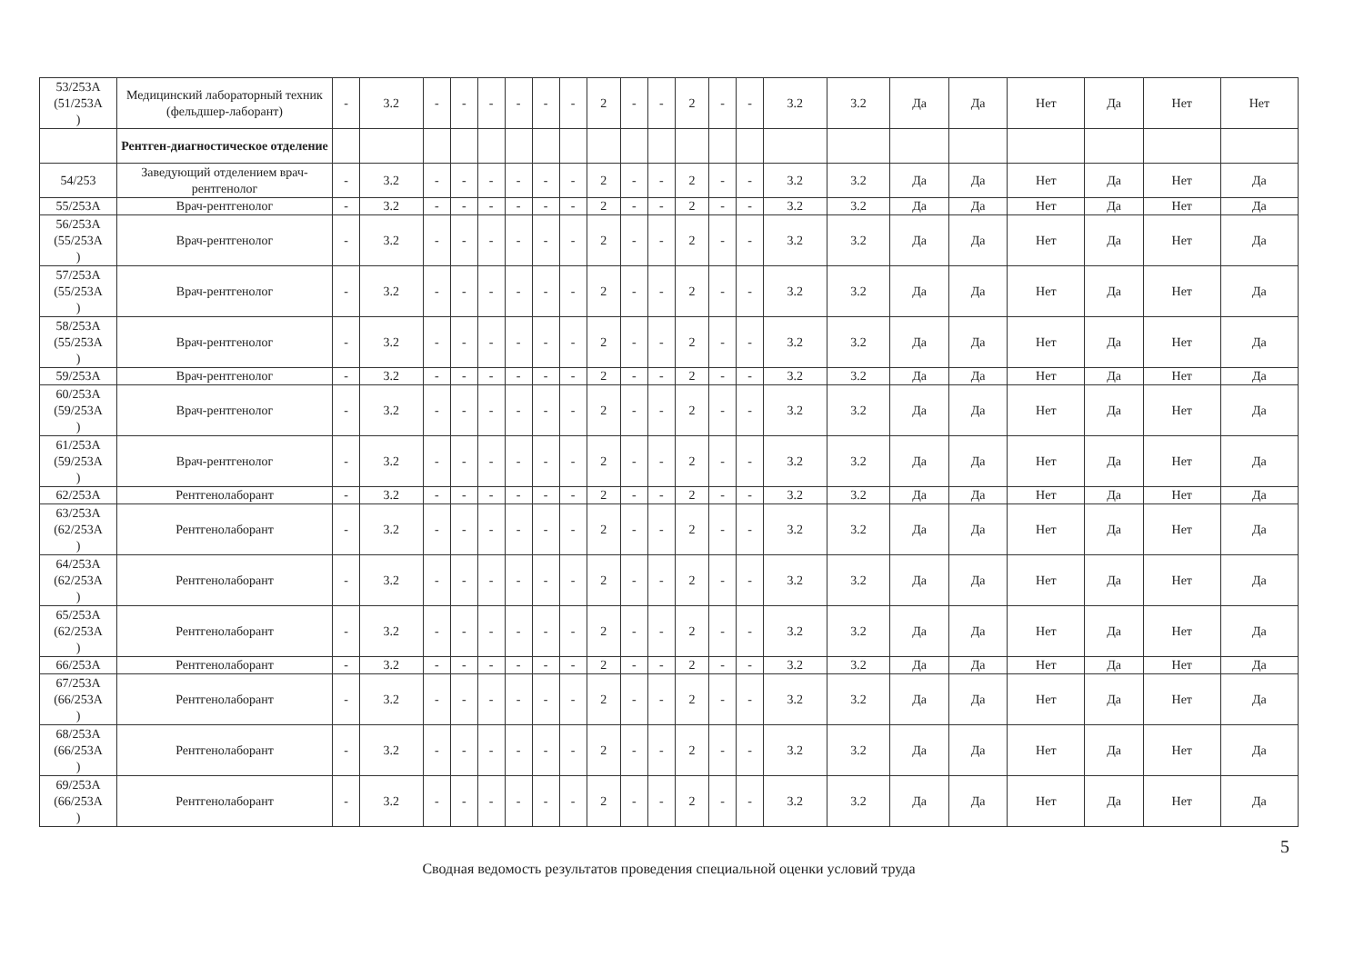| 53/253А (51/253А ) | Медицинский лабораторный техник (фельдшер-лаборант) | - | 3.2 | - | - | - | - | - | - | 2 | - | - | 2 | - | - | 3.2 | 3.2 | Да | Да | Нет | Да | Нет | Нет |
| | Рентген-диагностическое отделение | | | | | | | | | | | | | | | | | | | | | | |
| 54/253 | Заведующий отделением врач-рентгенолог | - | 3.2 | - | - | - | - | - | - | 2 | - | - | 2 | - | - | 3.2 | 3.2 | Да | Да | Нет | Да | Нет | Да |
| 55/253А | Врач-рентгенолог | - | 3.2 | - | - | - | - | - | - | 2 | - | - | 2 | - | - | 3.2 | 3.2 | Да | Да | Нет | Да | Нет | Да |
| 56/253А (55/253А ) | Врач-рентгенолог | - | 3.2 | - | - | - | - | - | - | 2 | - | - | 2 | - | - | 3.2 | 3.2 | Да | Да | Нет | Да | Нет | Да |
| 57/253А (55/253А ) | Врач-рентгенолог | - | 3.2 | - | - | - | - | - | - | 2 | - | - | 2 | - | - | 3.2 | 3.2 | Да | Да | Нет | Да | Нет | Да |
| 58/253А (55/253А ) | Врач-рентгенолог | - | 3.2 | - | - | - | - | - | - | 2 | - | - | 2 | - | - | 3.2 | 3.2 | Да | Да | Нет | Да | Нет | Да |
| 59/253А | Врач-рентгенолог | - | 3.2 | - | - | - | - | - | - | 2 | - | - | 2 | - | - | 3.2 | 3.2 | Да | Да | Нет | Да | Нет | Да |
| 60/253А (59/253А ) | Врач-рентгенолог | - | 3.2 | - | - | - | - | - | - | 2 | - | - | 2 | - | - | 3.2 | 3.2 | Да | Да | Нет | Да | Нет | Да |
| 61/253А (59/253А ) | Врач-рентгенолог | - | 3.2 | - | - | - | - | - | - | 2 | - | - | 2 | - | - | 3.2 | 3.2 | Да | Да | Нет | Да | Нет | Да |
| 62/253А | Рентгенолаборант | - | 3.2 | - | - | - | - | - | - | 2 | - | - | 2 | - | - | 3.2 | 3.2 | Да | Да | Нет | Да | Нет | Да |
| 63/253А (62/253А ) | Рентгенолаборант | - | 3.2 | - | - | - | - | - | - | 2 | - | - | 2 | - | - | 3.2 | 3.2 | Да | Да | Нет | Да | Нет | Да |
| 64/253А (62/253А ) | Рентгенолаборант | - | 3.2 | - | - | - | - | - | - | 2 | - | - | 2 | - | - | 3.2 | 3.2 | Да | Да | Нет | Да | Нет | Да |
| 65/253А (62/253А ) | Рентгенолаборант | - | 3.2 | - | - | - | - | - | - | 2 | - | - | 2 | - | - | 3.2 | 3.2 | Да | Да | Нет | Да | Нет | Да |
| 66/253А | Рентгенолаборант | - | 3.2 | - | - | - | - | - | - | 2 | - | - | 2 | - | - | 3.2 | 3.2 | Да | Да | Нет | Да | Нет | Да |
| 67/253А (66/253А ) | Рентгенолаборант | - | 3.2 | - | - | - | - | - | - | 2 | - | - | 2 | - | - | 3.2 | 3.2 | Да | Да | Нет | Да | Нет | Да |
| 68/253А (66/253А ) | Рентгенолаборант | - | 3.2 | - | - | - | - | - | - | 2 | - | - | 2 | - | - | 3.2 | 3.2 | Да | Да | Нет | Да | Нет | Да |
| 69/253А (66/253А ) | Рентгенолаборант | - | 3.2 | - | - | - | - | - | - | 2 | - | - | 2 | - | - | 3.2 | 3.2 | Да | Да | Нет | Да | Нет | Да |
5
Сводная ведомость результатов проведения специальной оценки условий труда